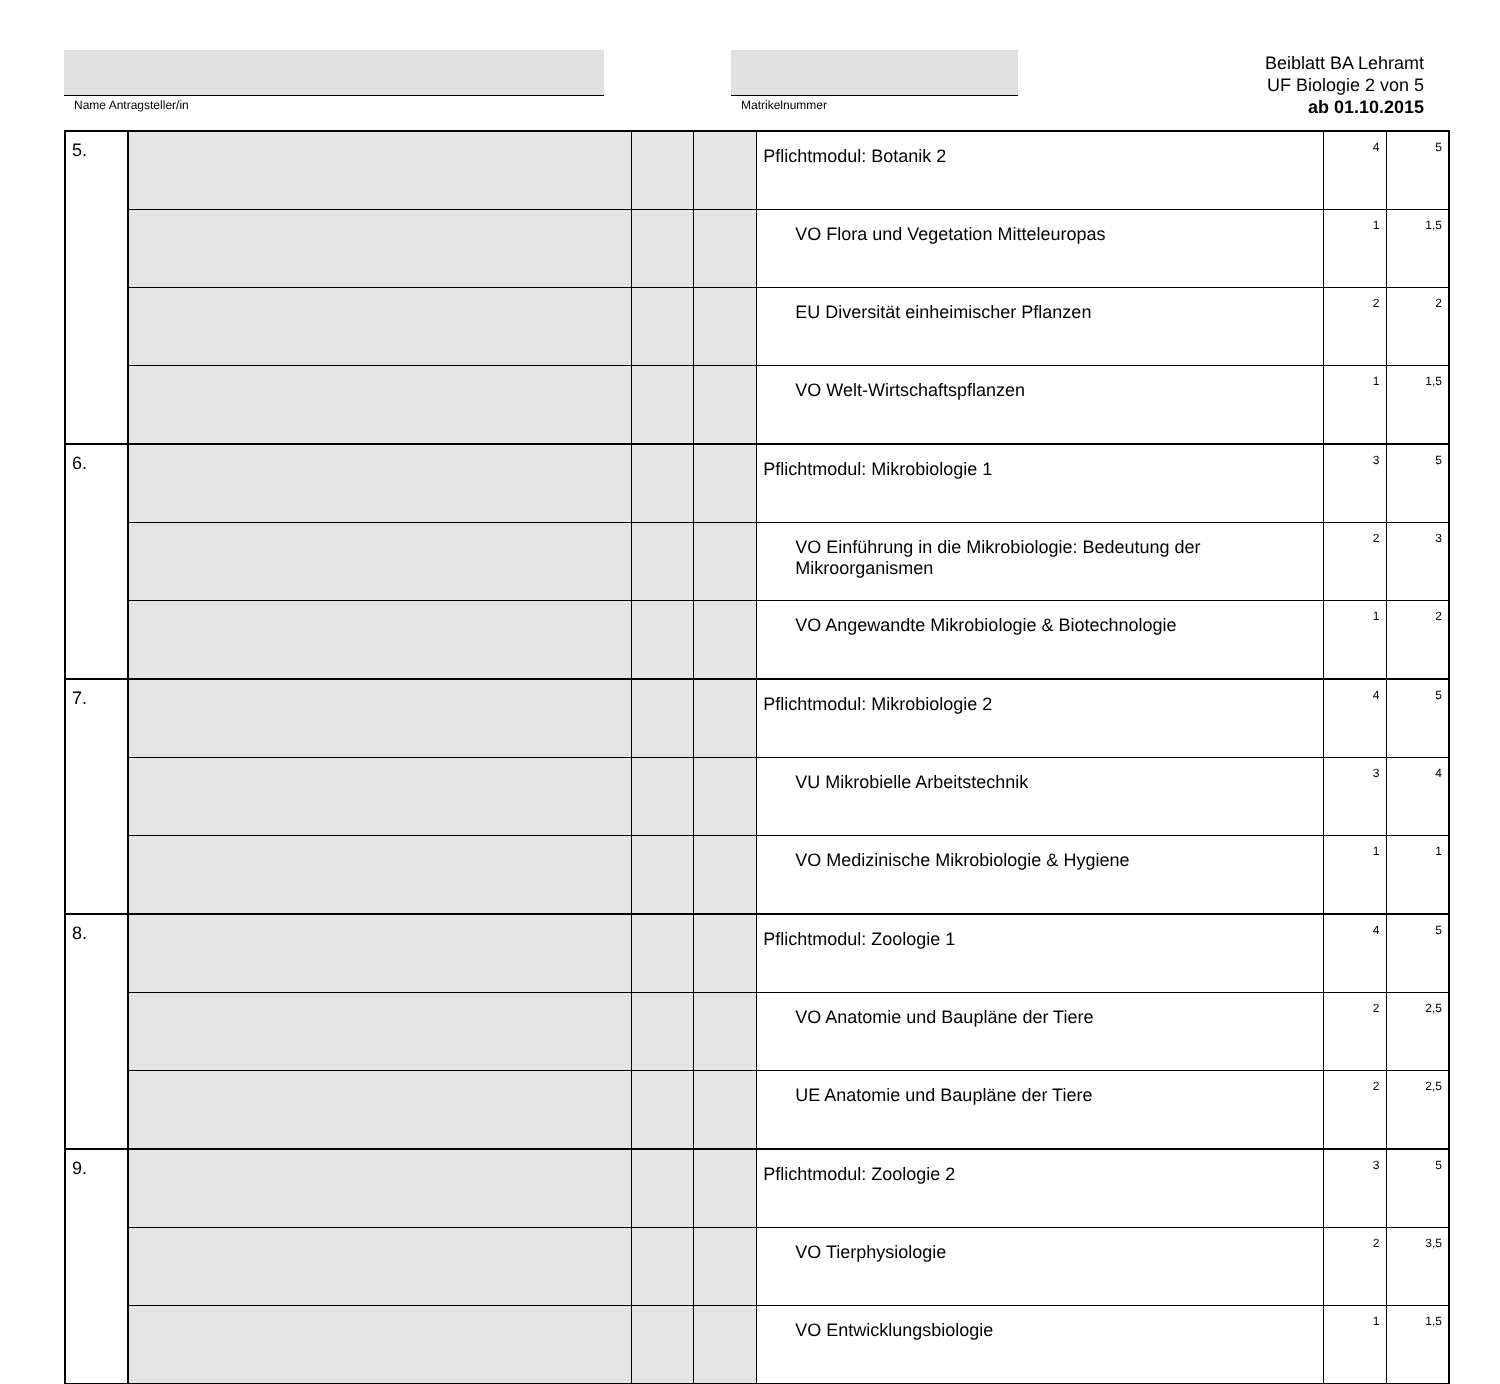Name Antragsteller/in Matrikelnummer
Beiblatt BA Lehramt
UF Biologie 2 von 5
ab 01.10.2015
| 5. | | | | Pflichtmodul: Botanik 2 | 4 | 5 |
| | | | | VO Flora und Vegetation Mitteleuropas | 1 | 1,5 |
| | | | | EU Diversität einheimischer Pflanzen | 2 | 2 |
| | | | | VO Welt-Wirtschaftspflanzen | 1 | 1,5 |
| 6. | | | | Pflichtmodul: Mikrobiologie 1 | 3 | 5 |
| | | | | VO Einführung in die Mikrobiologie: Bedeutung der Mikroorganismen | 2 | 3 |
| | | | | VO Angewandte Mikrobiologie & Biotechnologie | 1 | 2 |
| 7. | | | | Pflichtmodul: Mikrobiologie 2 | 4 | 5 |
| | | | | VU Mikrobielle Arbeitstechnik | 3 | 4 |
| | | | | VO Medizinische Mikrobiologie & Hygiene | 1 | 1 |
| 8. | | | | Pflichtmodul: Zoologie 1 | 4 | 5 |
| | | | | VO Anatomie und Baupläne der Tiere | 2 | 2,5 |
| | | | | UE Anatomie und Baupläne der Tiere | 2 | 2,5 |
| 9. | | | | Pflichtmodul: Zoologie 2 | 3 | 5 |
| | | | | VO Tierphysiologie | 2 | 3,5 |
| | | | | VO Entwicklungsbiologie | 1 | 1,5 |